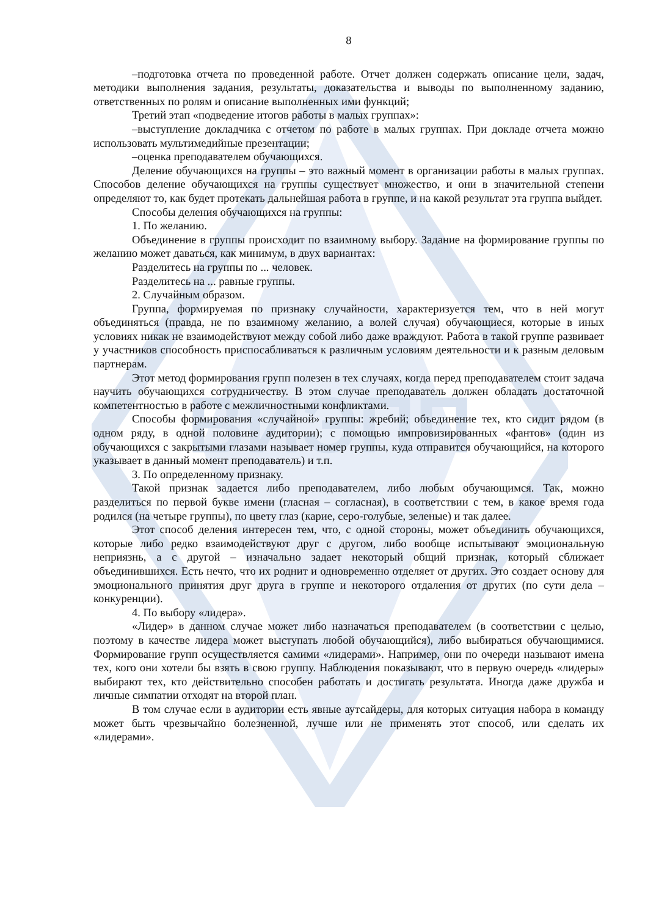ВИЭПП
8
–подготовка отчета по проведенной работе. Отчет должен содержать описание цели, задач, методики выполнения задания, результаты, доказательства и выводы по выполненному заданию, ответственных по ролям и описание выполненных ими функций;
Третий этап «подведение итогов работы в малых группах»:
–выступление докладчика с отчетом по работе в малых группах. При докладе отчета можно использовать мультимедийные презентации;
–оценка преподавателем обучающихся.
Деление обучающихся на группы – это важный момент в организации работы в малых группах. Способов деление обучающихся на группы существует множество, и они в значительной степени определяют то, как будет протекать дальнейшая работа в группе, и на какой результат эта группа выйдет.
Способы деления обучающихся на группы:
1. По желанию.
Объединение в группы происходит по взаимному выбору. Задание на формирование группы по желанию может даваться, как минимум, в двух вариантах:
Разделитесь на группы по ... человек.
Разделитесь на ... равные группы.
2. Случайным образом.
Группа, формируемая по признаку случайности, характеризуется тем, что в ней могут объединяться (правда, не по взаимному желанию, а волей случая) обучающиеся, которые в иных условиях никак не взаимодействуют между собой либо даже враждуют. Работа в такой группе развивает у участников способность приспосабливаться к различным условиям деятельности и к разным деловым партнерам.
Этот метод формирования групп полезен в тех случаях, когда перед преподавателем стоит задача научить обучающихся сотрудничеству. В этом случае преподаватель должен обладать достаточной компетентностью в работе с межличностными конфликтами.
Способы формирования «случайной» группы: жребий; объединение тех, кто сидит рядом (в одном ряду, в одной половине аудитории); с помощью импровизированных «фантов» (один из обучающихся с закрытыми глазами называет номер группы, куда отправится обучающийся, на которого указывает в данный момент преподаватель) и т.п.
3. По определенному признаку.
Такой признак задается либо преподавателем, либо любым обучающимся. Так, можно разделиться по первой букве имени (гласная – согласная), в соответствии с тем, в какое время года родился (на четыре группы), по цвету глаз (карие, серо-голубые, зеленые) и так далее.
Этот способ деления интересен тем, что, с одной стороны, может объединить обучающихся, которые либо редко взаимодействуют друг с другом, либо вообще испытывают эмоциональную неприязнь, а с другой – изначально задает некоторый общий признак, который сближает объединившихся. Есть нечто, что их роднит и одновременно отделяет от других. Это создает основу для эмоционального принятия друг друга в группе и некоторого отдаления от других (по сути дела – конкуренции).
4. По выбору «лидера».
«Лидер» в данном случае может либо назначаться преподавателем (в соответствии с целью, поэтому в качестве лидера может выступать любой обучающийся), либо выбираться обучающимися. Формирование групп осуществляется самими «лидерами». Например, они по очереди называют имена тех, кого они хотели бы взять в свою группу. Наблюдения показывают, что в первую очередь «лидеры» выбирают тех, кто действительно способен работать и достигать результата. Иногда даже дружба и личные симпатии отходят на второй план.
В том случае если в аудитории есть явные аутсайдеры, для которых ситуация набора в команду может быть чрезвычайно болезненной, лучше или не применять этот способ, или сделать их «лидерами».